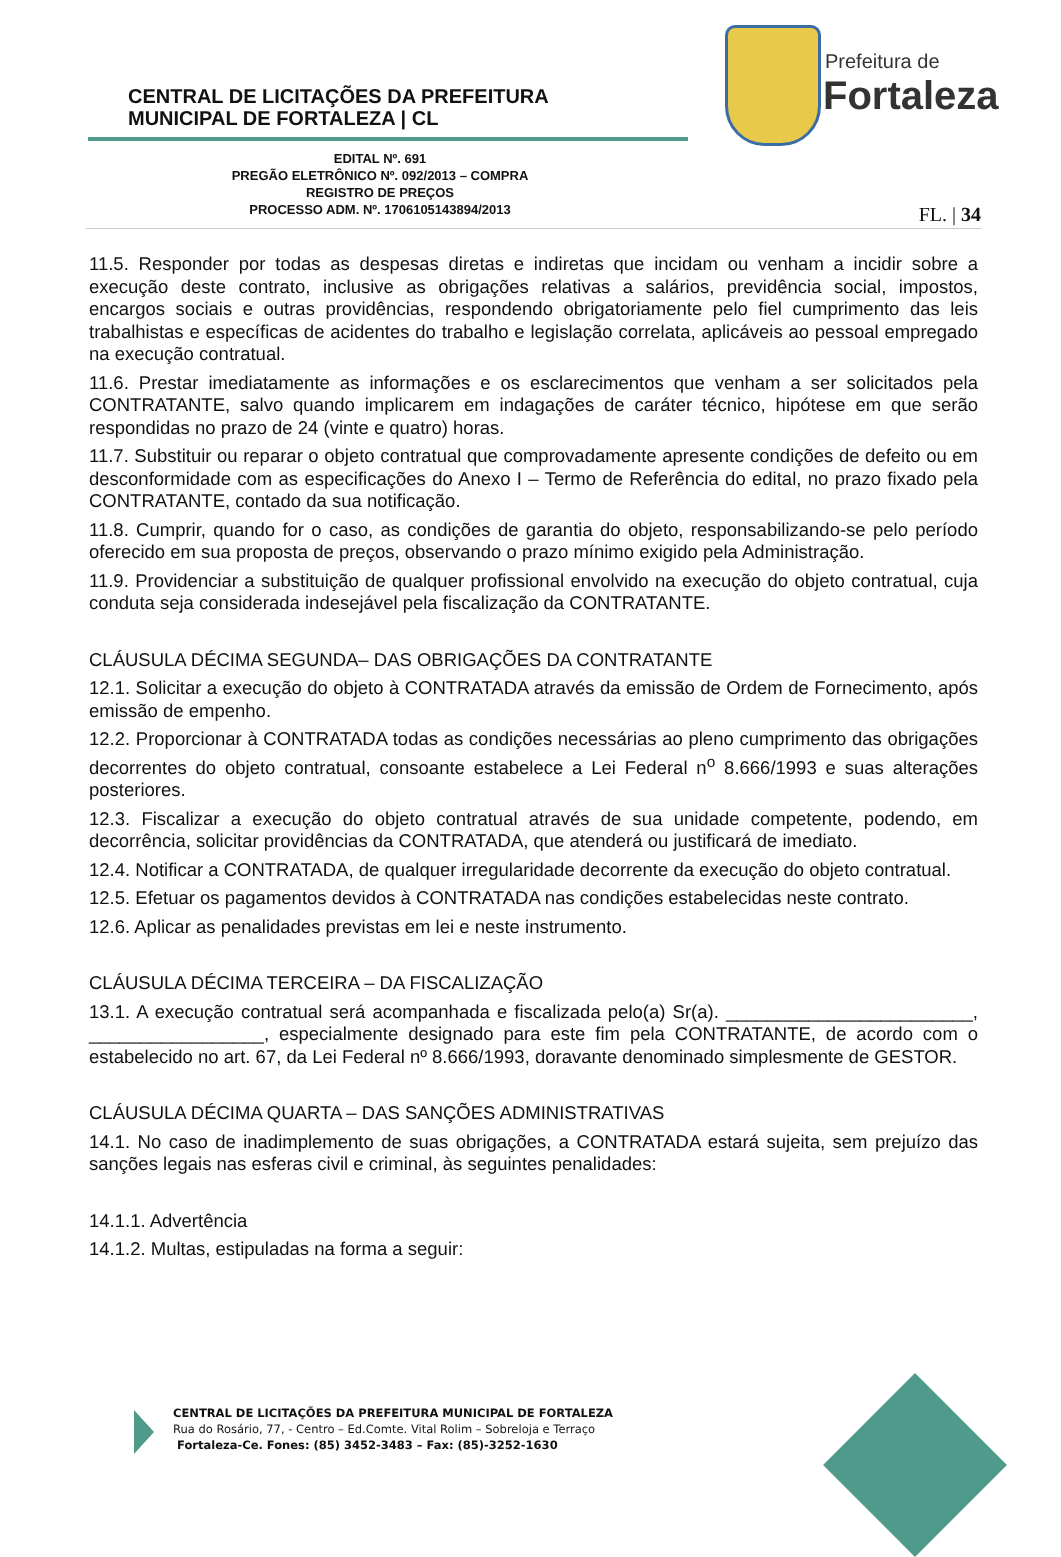CENTRAL DE LICITAÇÕES DA PREFEITURA
MUNICIPAL DE FORTALEZA | CL
Prefeitura de
Fortaleza
EDITAL Nº. 691
PREGÃO ELETRÔNICO Nº. 092/2013 – COMPRA
REGISTRO DE PREÇOS
PROCESSO ADM. Nº. 1706105143894/2013
FL. | 34
11.5. Responder por todas as despesas diretas e indiretas que incidam ou venham a incidir sobre a execução deste contrato, inclusive as obrigações relativas a salários, previdência social, impostos, encargos sociais e outras providências, respondendo obrigatoriamente pelo fiel cumprimento das leis trabalhistas e específicas de acidentes do trabalho e legislação correlata, aplicáveis ao pessoal empregado na execução contratual.
11.6. Prestar imediatamente as informações e os esclarecimentos que venham a ser solicitados pela CONTRATANTE, salvo quando implicarem em indagações de caráter técnico, hipótese em que serão respondidas no prazo de 24 (vinte e quatro) horas.
11.7. Substituir ou reparar o objeto contratual que comprovadamente apresente condições de defeito ou em desconformidade com as especificações do Anexo I – Termo de Referência do edital, no prazo fixado pela CONTRATANTE, contado da sua notificação.
11.8. Cumprir, quando for o caso, as condições de garantia do objeto, responsabilizando-se pelo período oferecido em sua proposta de preços, observando o prazo mínimo exigido pela Administração.
11.9. Providenciar a substituição de qualquer profissional envolvido na execução do objeto contratual, cuja conduta seja considerada indesejável pela fiscalização da CONTRATANTE.
CLÁUSULA DÉCIMA SEGUNDA– DAS OBRIGAÇÕES DA CONTRATANTE
12.1. Solicitar a execução do objeto à CONTRATADA através da emissão de Ordem de Fornecimento, após emissão de empenho.
12.2. Proporcionar à CONTRATADA todas as condições necessárias ao pleno cumprimento das obrigações decorrentes do objeto contratual, consoante estabelece a Lei Federal n<sup>o</sup> 8.666/1993 e suas alterações posteriores.
12.3. Fiscalizar a execução do objeto contratual através de sua unidade competente, podendo, em decorrência, solicitar providências da CONTRATADA, que atenderá ou justificará de imediato.
12.4. Notificar a CONTRATADA, de qualquer irregularidade decorrente da execução do objeto contratual.
12.5. Efetuar os pagamentos devidos à CONTRATADA nas condições estabelecidas neste contrato.
12.6. Aplicar as penalidades previstas em lei e neste instrumento.
CLÁUSULA DÉCIMA TERCEIRA – DA FISCALIZAÇÃO
13.1. A execução contratual será acompanhada e fiscalizada pelo(a) Sr(a). ________________________, _________________, especialmente designado para este fim pela CONTRATANTE, de acordo com o estabelecido no art. 67, da Lei Federal nº 8.666/1993, doravante denominado simplesmente de GESTOR.
CLÁUSULA DÉCIMA QUARTA – DAS SANÇÕES ADMINISTRATIVAS
14.1. No caso de inadimplemento de suas obrigações, a CONTRATADA estará sujeita, sem prejuízo das sanções legais nas esferas civil e criminal, às seguintes penalidades:
14.1.1. Advertência
14.1.2. Multas, estipuladas na forma a seguir:
CENTRAL DE LICITAÇÕES DA PREFEITURA MUNICIPAL DE FORTALEZA
Rua do Rosário, 77, - Centro – Ed.Comte. Vital Rolim – Sobreloja e Terraço
Fortaleza-Ce. Fones: (85) 3452-3483 – Fax: (85)-3252-1630